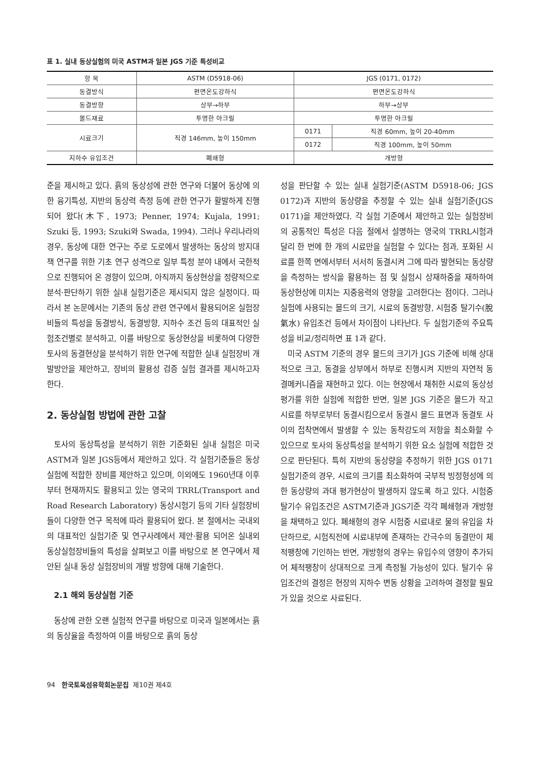표 1. 실내 동상실험의 미국 ASTM과 일본 JGS 기준 특성비교
| 항 목 | ASTM (D5918-06) | JGS (0171, 0172) | |
| --- | --- | --- | --- |
| 동결방식 | 편면온도강하식 | 편면온도강하식 | |
| 동결방향 | 상부→하부 | 하부→상부 | |
| 몰드재료 | 투명한 아크릴 | 투명한 아크릴 | |
| 시료크기 | 직경 146mm, 높이 150mm | 0171 | 직경 60mm, 높이 20-40mm |
| | | 0172 | 직경 100mm, 높이 50mm |
| 지하수 유입조건 | 폐쇄형 | 개방형 | |
준을 제시하고 있다. 흙의 동상성에 관한 연구와 더불어 동상에 의한 융기특성, 지반의 동상력 측정 등에 관한 연구가 활발하게 진행되어 왔다(木下, 1973; Penner, 1974; Kujala, 1991; Szuki 등, 1993; Szuki와 Swada, 1994). 그러나 우리나라의 경우, 동상에 대한 연구는 주로 도로에서 발생하는 동상의 방지대책 연구를 위한 기초 연구 성격으로 일부 특정 분야 내에서 국한적으로 진행되어 온 경향이 있으며, 아직까지 동상현상을 정량적으로 분석·판단하기 위한 실내 실험기준은 제시되지 않은 실정이다. 따라서 본 논문에서는 기존의 동상 관련 연구에서 활용되어온 실험장비들의 특성을 동결방식, 동결방향, 지하수 조건 등의 대표적인 실험조건별로 분석하고, 이를 바탕으로 동상현상을 비롯하여 다양한 토사의 동결현상을 분석하기 위한 연구에 적합한 실내 실험장비 개발방안을 제안하고, 장비의 활용성 검증 실험 결과를 제시하고자 한다.
2. 동상실험 방법에 관한 고찰
토사의 동상특성을 분석하기 위한 기준화된 실내 실험은 미국 ASTM과 일본 JGS등에서 제안하고 있다. 각 실험기준들은 동상실험에 적합한 장비를 제안하고 있으며, 이외에도 1960년대 이후부터 현재까지도 활용되고 있는 영국의 TRRL(Transport and Road Research Laboratory) 동상시험기 등의 기타 실험장비들이 다양한 연구 목적에 따라 활용되어 왔다. 본 절에서는 국내외의 대표적인 실험기준 및 연구사례에서 제안·활용 되어온 실내외 동상실험장비들의 특성을 살펴보고 이를 바탕으로 본 연구에서 제안된 실내 동상 실험장비의 개발 방향에 대해 기술한다.
2.1 해외 동상실험 기준
동상에 관한 오랜 실험적 연구를 바탕으로 미국과 일본에서는 흙의 동상율을 측정하여 이를 바탕으로 흙의 동상
성을 판단할 수 있는 실내 실험기준(ASTM D5918-06; JGS 0172)과 지반의 동상량을 추정할 수 있는 실내 실험기준(JGS 0171)을 제안하였다. 각 실험 기준에서 제안하고 있는 실험장비의 공통적인 특성은 다음 절에서 설명하는 영국의 TRRL시험과 달리 한 번에 한 개의 시료만을 실험할 수 있다는 점과, 포화된 시료를 한쪽 면에서부터 서서히 동결시켜 그에 따라 발현되는 동상량을 측정하는 방식을 활용하는 점 및 실험시 상재하중을 재하하여 동상현상에 미치는 지중응력의 영향을 고려한다는 점이다. 그러나 실험에 사용되는 몰드의 크기, 시료의 동결방향, 시험중 탈기수(脫氣水) 유입조건 등에서 차이점이 나타난다. 두 실험기준의 주요특성을 비교/정리하면 표 1과 같다.
미국 ASTM 기준의 경우 몰드의 크기가 JGS 기준에 비해 상대적으로 크고, 동결을 상부에서 하부로 진행시켜 지반의 자연적 동결메커니즘을 재현하고 있다. 이는 현장에서 채취한 시료의 동상성 평가를 위한 실험에 적합한 반면, 일본 JGS 기준은 몰드가 작고 시료를 하부로부터 동결시킴으로서 동결시 몰드 표면과 동결토 사이의 접착면에서 발생할 수 있는 동착강도의 저항을 최소화할 수 있으므로 토사의 동상특성을 분석하기 위한 요소 실험에 적합한 것으로 판단된다. 특히 지반의 동상량을 추정하기 위한 JGS 0171 실험기준의 경우, 시료의 크기를 최소화하여 국부적 빙정형성에 의한 동상량의 과대 평가현상이 발생하지 않도록 하고 있다. 시험중 탈기수 유입조건은 ASTM기준과 JGS기준 각각 폐쇄형과 개방형을 채택하고 있다. 폐쇄형의 경우 시험중 시료내로 물의 유입을 차단하므로, 시험직전에 시료내부에 존재하는 간극수의 동결만이 체적팽창에 기인하는 반면, 개방형의 경우는 유입수의 영향이 추가되어 체적팽창이 상대적으로 크게 측정될 가능성이 있다. 탈기수 유입조건의 결정은 현장의 지하수 변동 상황을 고려하여 결정할 필요가 있을 것으로 사료된다.
94 한국토목섬유학회논문집 제10권 제4호